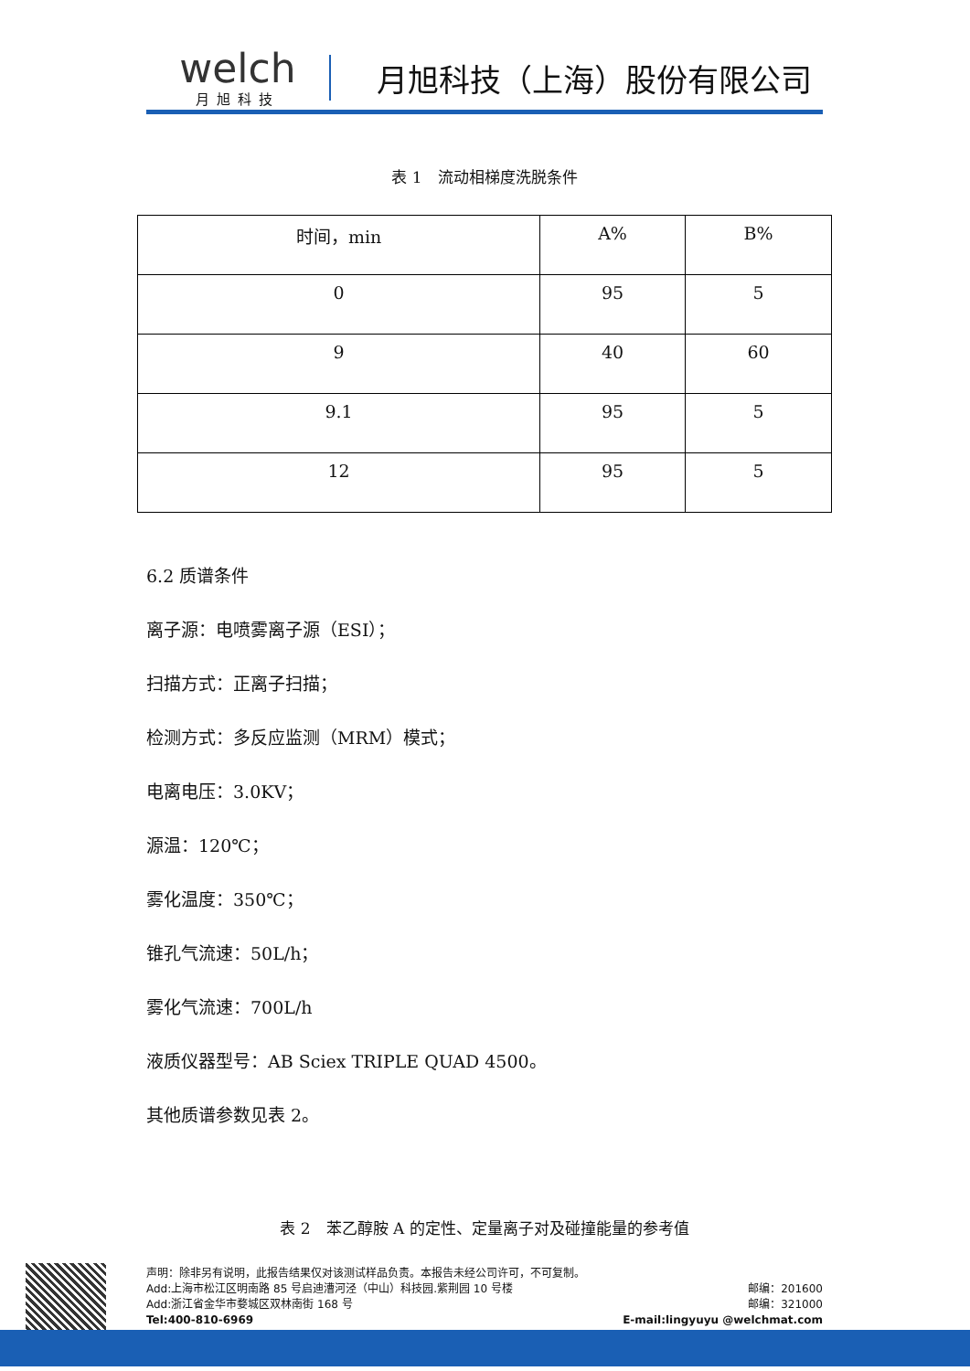welch
月旭科技
月旭科技（上海）股份有限公司
表 1　流动相梯度洗脱条件
| 时间，min | A% | B% |
| --- | --- | --- |
| 0 | 95 | 5 |
| 9 | 40 | 60 |
| 9.1 | 95 | 5 |
| 12 | 95 | 5 |
6.2 质谱条件
离子源：电喷雾离子源（ESI）；
扫描方式：正离子扫描；
检测方式：多反应监测（MRM）模式；
电离电压：3.0KV；
源温：120℃；
雾化温度：350℃；
锥孔气流速：50L/h；
雾化气流速：700L/h
液质仪器型号：AB Sciex TRIPLE QUAD 4500。
其他质谱参数见表 2。
表 2　苯乙醇胺 A 的定性、定量离子对及碰撞能量的参考值
声明：除非另有说明，此报告结果仅对该测试样品负责。本报告未经公司许可，不可复制。
Add:上海市松江区明南路 85 号启迪漕河泾（中山）科技园.紫荆园 10 号楼 邮编：201600
Add:浙江省金华市婺城区双林南街 168 号 邮编：321000
Tel:400-810-6969 E-mail:lingyuyu @welchmat.com